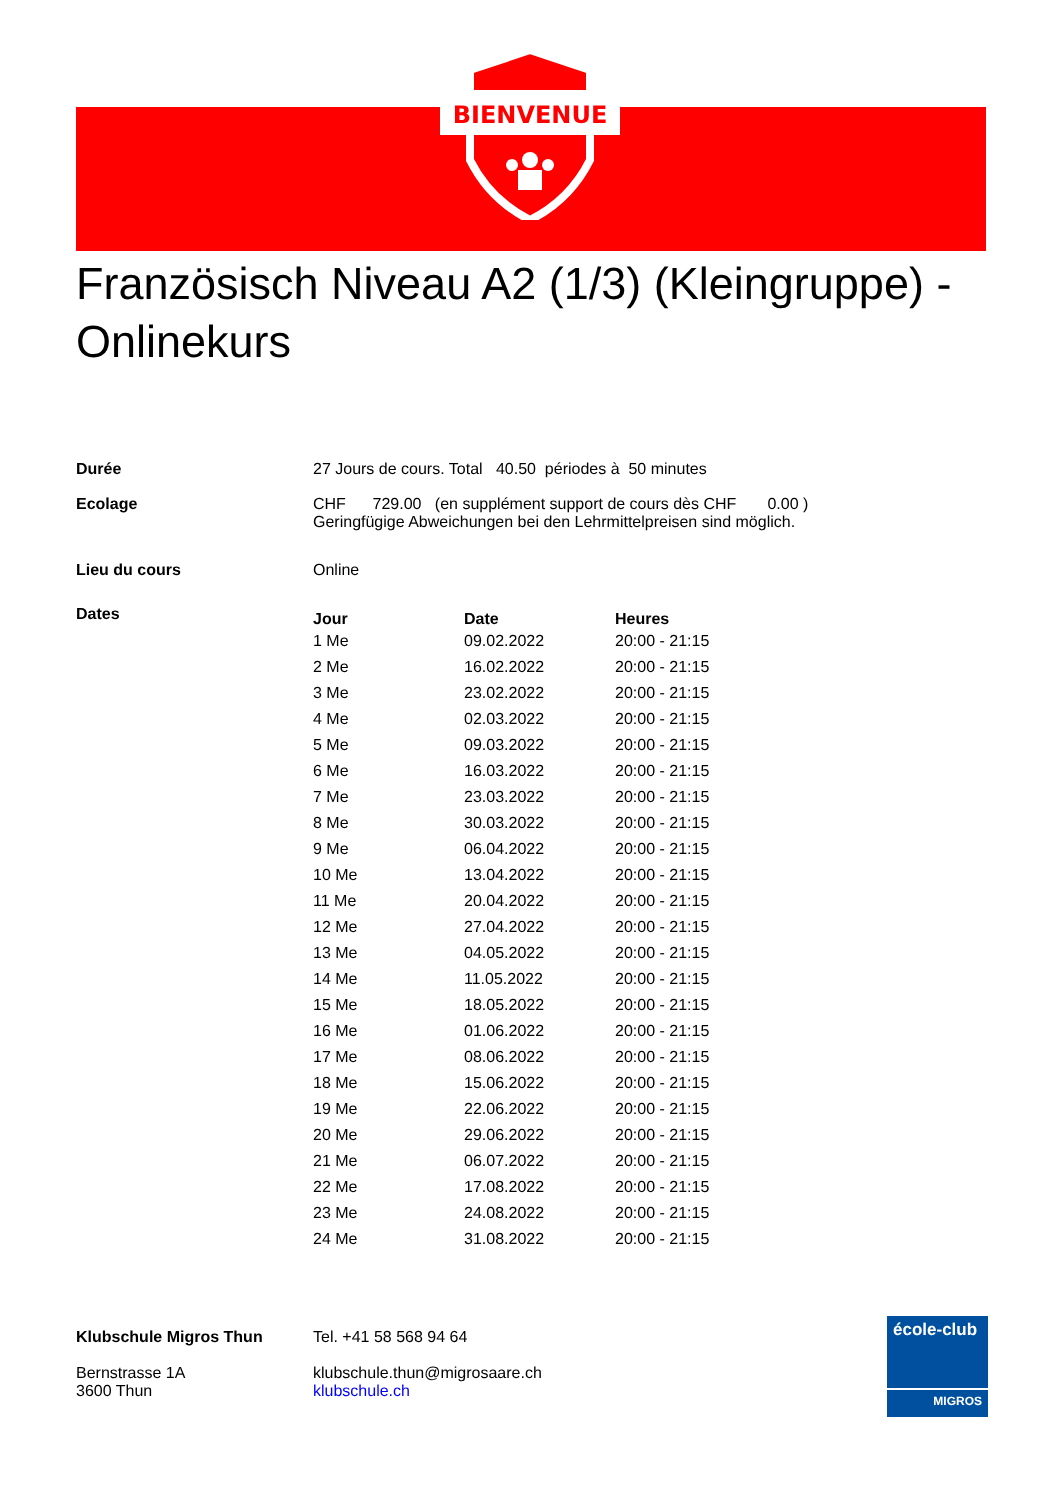BIENVENUE
Französisch Niveau A2 (1/3) (Kleingruppe) - Onlinekurs
| Durée | 27 Jours de cours. Total 40.50 périodes à 50 minutes |
| Ecolage | CHF 729.00 (en supplément support de cours dès CHF 0.00 ) Geringfügige Abweichungen bei den Lehrmittelpreisen sind möglich. |
| Lieu du cours | Online |
| Dates | / Jour / Date / Heures / / --- / --- / --- / / 1 Me / 09.02.2022 / 20:00 - 21:15 / / 2 Me / 16.02.2022 / 20:00 - 21:15 / / 3 Me / 23.02.2022 / 20:00 - 21:15 / / 4 Me / 02.03.2022 / 20:00 - 21:15 / / 5 Me / 09.03.2022 / 20:00 - 21:15 / / 6 Me / 16.03.2022 / 20:00 - 21:15 / / 7 Me / 23.03.2022 / 20:00 - 21:15 / / 8 Me / 30.03.2022 / 20:00 - 21:15 / / 9 Me / 06.04.2022 / 20:00 - 21:15 / / 10 Me / 13.04.2022 / 20:00 - 21:15 / / 11 Me / 20.04.2022 / 20:00 - 21:15 / / 12 Me / 27.04.2022 / 20:00 - 21:15 / / 13 Me / 04.05.2022 / 20:00 - 21:15 / / 14 Me / 11.05.2022 / 20:00 - 21:15 / / 15 Me / 18.05.2022 / 20:00 - 21:15 / / 16 Me / 01.06.2022 / 20:00 - 21:15 / / 17 Me / 08.06.2022 / 20:00 - 21:15 / / 18 Me / 15.06.2022 / 20:00 - 21:15 / / 19 Me / 22.06.2022 / 20:00 - 21:15 / / 20 Me / 29.06.2022 / 20:00 - 21:15 / / 21 Me / 06.07.2022 / 20:00 - 21:15 / / 22 Me / 17.08.2022 / 20:00 - 21:15 / / 23 Me / 24.08.2022 / 20:00 - 21:15 / / 24 Me / 31.08.2022 / 20:00 - 21:15 / |
Klubschule Migros Thun
Bernstrasse 1A
3600 Thun
Tel. +41 58 568 94 64
klubschule.thun@migrosaare.ch
klubschule.ch
école-club
MIGROS